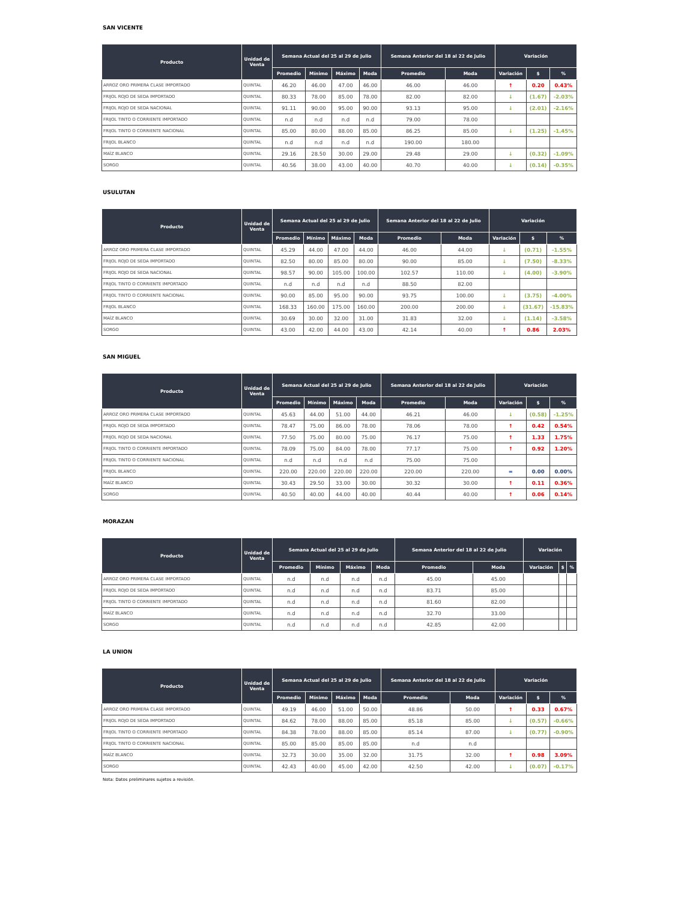SAN VICENTE
| Producto | Unidad de Venta | Semana Actual del 25 al 29 de Julio | | | | Semana Anterior del 18 al 22 de Julio | | Variación | | |
| --- | --- | --- | --- | --- | --- | --- | --- | --- | --- | --- |
| | | Promedio | Mínimo | Máximo | Moda | Promedio | Moda | Variación | $ | % |
| ARROZ ORO PRIMERA CLASE IMPORTADO | QUINTAL | 46.20 | 46.00 | 47.00 | 46.00 | 46.00 | 46.00 | ↑ | 0.20 | 0.43% |
| FRIJOL ROJO DE SEDA IMPORTADO | QUINTAL | 80.33 | 78.00 | 85.00 | 78.00 | 82.00 | 82.00 | ↓ | (1.67) | -2.03% |
| FRIJOL ROJO DE SEDA NACIONAL | QUINTAL | 91.11 | 90.00 | 95.00 | 90.00 | 93.13 | 95.00 | ↓ | (2.01) | -2.16% |
| FRIJOL TINTO O CORRIENTE IMPORTADO | QUINTAL | n.d | n.d | n.d | n.d | 79.00 | 78.00 | | | |
| FRIJOL TINTO O CORRIENTE NACIONAL | QUINTAL | 85.00 | 80.00 | 88.00 | 85.00 | 86.25 | 85.00 | ↓ | (1.25) | -1.45% |
| FRIJOL BLANCO | QUINTAL | n.d | n.d | n.d | n.d | 190.00 | 180.00 | | | |
| MAÍZ BLANCO | QUINTAL | 29.16 | 28.50 | 30.00 | 29.00 | 29.48 | 29.00 | ↓ | (0.32) | -1.09% |
| SORGO | QUINTAL | 40.56 | 38.00 | 43.00 | 40.00 | 40.70 | 40.00 | ↓ | (0.14) | -0.35% |
USULUTAN
| Producto | Unidad de Venta | Semana Actual del 25 al 29 de Julio | | | | Semana Anterior del 18 al 22 de Julio | | Variación | | |
| --- | --- | --- | --- | --- | --- | --- | --- | --- | --- | --- |
| | | Promedio | Mínimo | Máximo | Moda | Promedio | Moda | Variación | $ | % |
| ARROZ ORO PRIMERA CLASE IMPORTADO | QUINTAL | 45.29 | 44.00 | 47.00 | 44.00 | 46.00 | 44.00 | ↓ | (0.71) | -1.55% |
| FRIJOL ROJO DE SEDA IMPORTADO | QUINTAL | 82.50 | 80.00 | 85.00 | 80.00 | 90.00 | 85.00 | ↓ | (7.50) | -8.33% |
| FRIJOL ROJO DE SEDA NACIONAL | QUINTAL | 98.57 | 90.00 | 105.00 | 100.00 | 102.57 | 110.00 | ↓ | (4.00) | -3.90% |
| FRIJOL TINTO O CORRIENTE IMPORTADO | QUINTAL | n.d | n.d | n.d | n.d | 88.50 | 82.00 | | | |
| FRIJOL TINTO O CORRIENTE NACIONAL | QUINTAL | 90.00 | 85.00 | 95.00 | 90.00 | 93.75 | 100.00 | ↓ | (3.75) | -4.00% |
| FRIJOL BLANCO | QUINTAL | 168.33 | 160.00 | 175.00 | 160.00 | 200.00 | 200.00 | ↓ | (31.67) | -15.83% |
| MAÍZ BLANCO | QUINTAL | 30.69 | 30.00 | 32.00 | 31.00 | 31.83 | 32.00 | ↓ | (1.14) | -3.58% |
| SORGO | QUINTAL | 43.00 | 42.00 | 44.00 | 43.00 | 42.14 | 40.00 | ↑ | 0.86 | 2.03% |
SAN MIGUEL
| Producto | Unidad de Venta | Semana Actual del 25 al 29 de Julio | | | | Semana Anterior del 18 al 22 de Julio | | Variación | | |
| --- | --- | --- | --- | --- | --- | --- | --- | --- | --- | --- |
| | | Promedio | Mínimo | Máximo | Moda | Promedio | Moda | Variación | $ | % |
| ARROZ ORO PRIMERA CLASE IMPORTADO | QUINTAL | 45.63 | 44.00 | 51.00 | 44.00 | 46.21 | 46.00 | ↓ | (0.58) | -1.25% |
| FRIJOL ROJO DE SEDA IMPORTADO | QUINTAL | 78.47 | 75.00 | 86.00 | 78.00 | 78.06 | 78.00 | ↑ | 0.42 | 0.54% |
| FRIJOL ROJO DE SEDA NACIONAL | QUINTAL | 77.50 | 75.00 | 80.00 | 75.00 | 76.17 | 75.00 | ↑ | 1.33 | 1.75% |
| FRIJOL TINTO O CORRIENTE IMPORTADO | QUINTAL | 78.09 | 75.00 | 84.00 | 78.00 | 77.17 | 75.00 | ↑ | 0.92 | 1.20% |
| FRIJOL TINTO O CORRIENTE NACIONAL | QUINTAL | n.d | n.d | n.d | n.d | 75.00 | 75.00 | | | |
| FRIJOL BLANCO | QUINTAL | 220.00 | 220.00 | 220.00 | 220.00 | 220.00 | 220.00 | = | 0.00 | 0.00% |
| MAÍZ BLANCO | QUINTAL | 30.43 | 29.50 | 33.00 | 30.00 | 30.32 | 30.00 | ↑ | 0.11 | 0.36% |
| SORGO | QUINTAL | 40.50 | 40.00 | 44.00 | 40.00 | 40.44 | 40.00 | ↑ | 0.06 | 0.14% |
MORAZAN
| Producto | Unidad de Venta | Semana Actual del 25 al 29 de Julio | | | | Semana Anterior del 18 al 22 de Julio | | Variación | | |
| --- | --- | --- | --- | --- | --- | --- | --- | --- | --- | --- |
| | | Promedio | Mínimo | Máximo | Moda | Promedio | Moda | Variación | $ | % |
| ARROZ ORO PRIMERA CLASE IMPORTADO | QUINTAL | n.d | n.d | n.d | n.d | 45.00 | 45.00 | | | |
| FRIJOL ROJO DE SEDA IMPORTADO | QUINTAL | n.d | n.d | n.d | n.d | 83.71 | 85.00 | | | |
| FRIJOL TINTO O CORRIENTE IMPORTADO | QUINTAL | n.d | n.d | n.d | n.d | 81.60 | 82.00 | | | |
| MAÍZ BLANCO | QUINTAL | n.d | n.d | n.d | n.d | 32.70 | 33.00 | | | |
| SORGO | QUINTAL | n.d | n.d | n.d | n.d | 42.85 | 42.00 | | | |
LA UNION
| Producto | Unidad de Venta | Semana Actual del 25 al 29 de Julio | | | | Semana Anterior del 18 al 22 de Julio | | Variación | | |
| --- | --- | --- | --- | --- | --- | --- | --- | --- | --- | --- |
| | | Promedio | Mínimo | Máximo | Moda | Promedio | Moda | Variación | $ | % |
| ARROZ ORO PRIMERA CLASE IMPORTADO | QUINTAL | 49.19 | 46.00 | 51.00 | 50.00 | 48.86 | 50.00 | ↑ | 0.33 | 0.67% |
| FRIJOL ROJO DE SEDA IMPORTADO | QUINTAL | 84.62 | 78.00 | 88.00 | 85.00 | 85.18 | 85.00 | ↓ | (0.57) | -0.66% |
| FRIJOL TINTO O CORRIENTE IMPORTADO | QUINTAL | 84.38 | 78.00 | 88.00 | 85.00 | 85.14 | 87.00 | ↓ | (0.77) | -0.90% |
| FRIJOL TINTO O CORRIENTE NACIONAL | QUINTAL | 85.00 | 85.00 | 85.00 | 85.00 | n.d | n.d | | | |
| MAÍZ BLANCO | QUINTAL | 32.73 | 30.00 | 35.00 | 32.00 | 31.75 | 32.00 | ↑ | 0.98 | 3.09% |
| SORGO | QUINTAL | 42.43 | 40.00 | 45.00 | 42.00 | 42.50 | 42.00 | ↓ | (0.07) | -0.17% |
Nota: Datos preliminares sujetos a revisión.